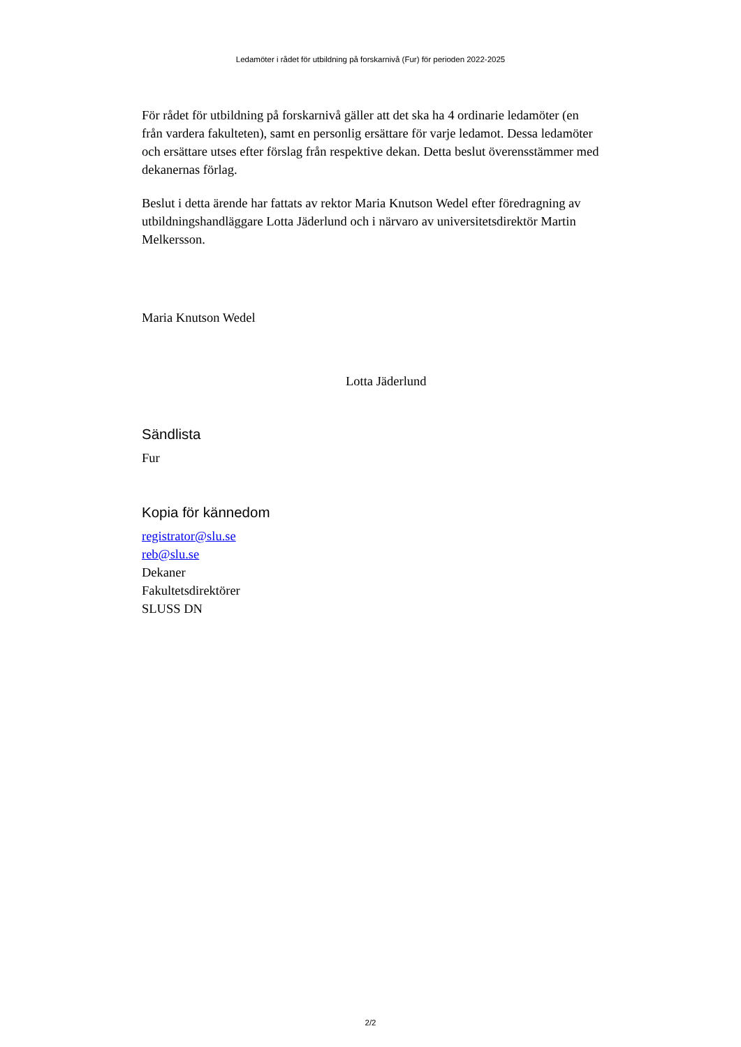Ledamöter i rådet för utbildning på forskarnivå (Fur) för perioden 2022-2025
För rådet för utbildning på forskarnivå gäller att det ska ha 4 ordinarie ledamöter (en från vardera fakulteten), samt en personlig ersättare för varje ledamot. Dessa ledamöter och ersättare utses efter förslag från respektive dekan. Detta beslut överensstämmer med dekanernas förlag.
Beslut i detta ärende har fattats av rektor Maria Knutson Wedel efter föredragning av utbildningshandläggare Lotta Jäderlund och i närvaro av universitetsdirektör Martin Melkersson.
Maria Knutson Wedel
Lotta Jäderlund
Sändlista
Fur
Kopia för kännedom
registrator@slu.se
reb@slu.se
Dekaner
Fakultetsdirektörer
SLUSS DN
2/2